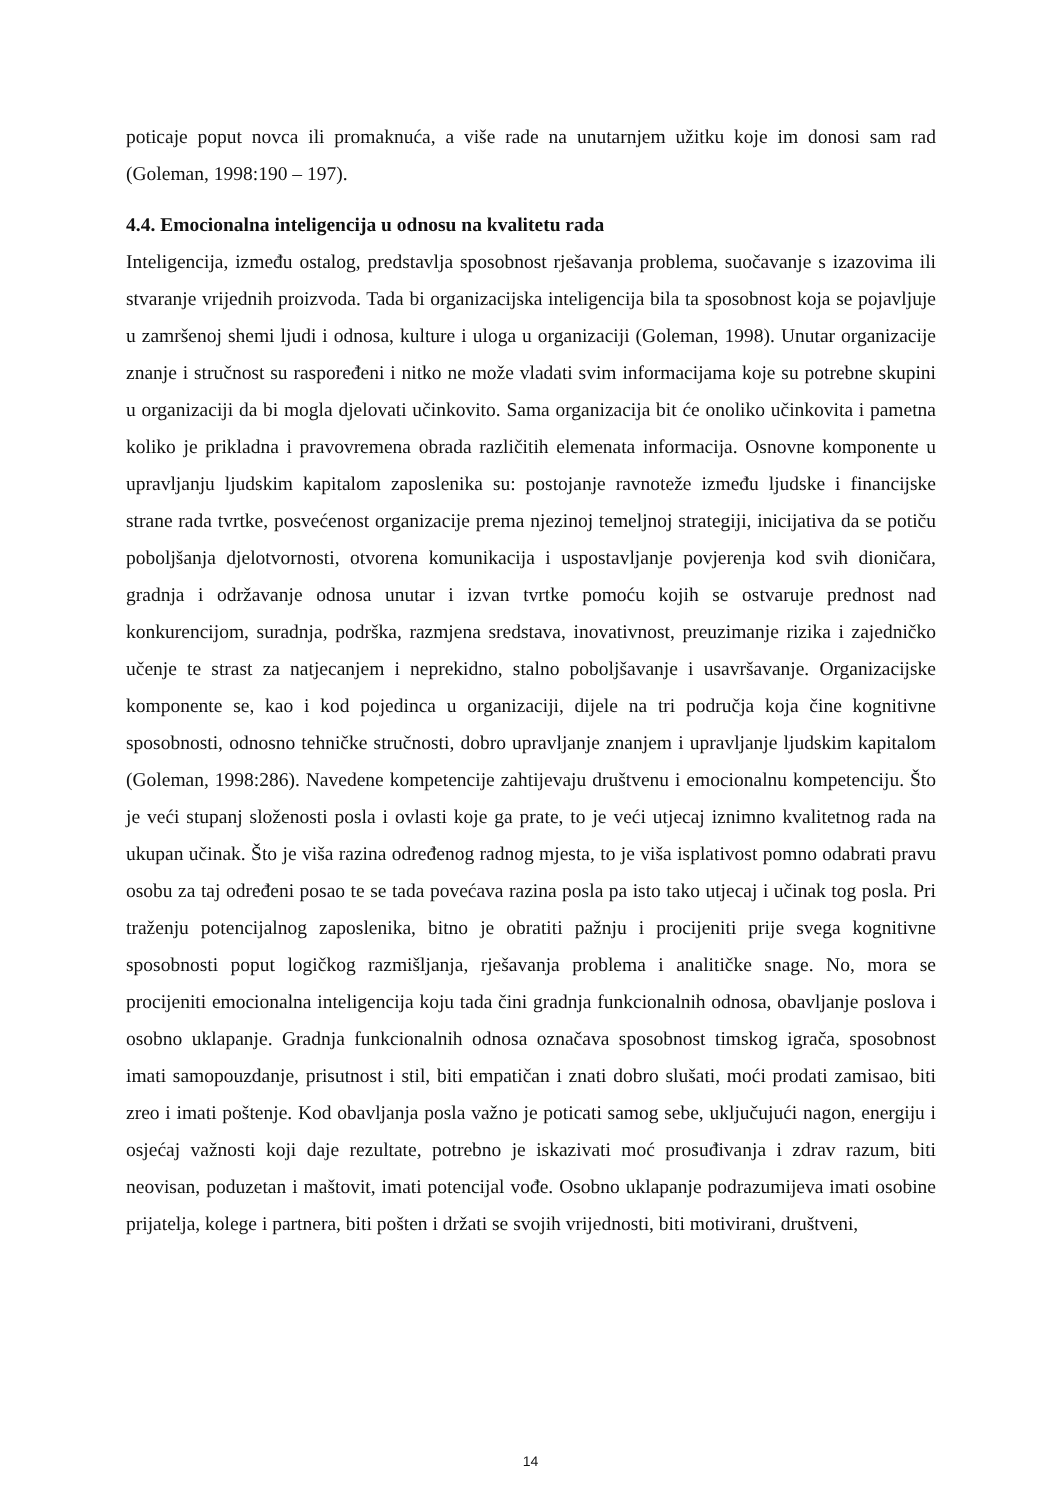poticaje poput novca ili promaknuća, a više rade na unutarnjem užitku koje im donosi sam rad (Goleman, 1998:190 – 197).
4.4. Emocionalna inteligencija u odnosu na kvalitetu rada
Inteligencija, između ostalog, predstavlja sposobnost rješavanja problema, suočavanje s izazovima ili stvaranje vrijednih proizvoda. Tada bi organizacijska inteligencija bila ta sposobnost koja se pojavljuje u zamršenoj shemi ljudi i odnosa, kulture i uloga u organizaciji (Goleman, 1998). Unutar organizacije znanje i stručnost su raspoređeni i nitko ne može vladati svim informacijama koje su potrebne skupini u organizaciji da bi mogla djelovati učinkovito. Sama organizacija bit će onoliko učinkovita i pametna koliko je prikladna i pravovremena obrada različitih elemenata informacija. Osnovne komponente u upravljanju ljudskim kapitalom zaposlenika su: postojanje ravnoteže između ljudske i financijske strane rada tvrtke, posvećenost organizacije prema njezinoj temeljnoj strategiji, inicijativa da se potiču poboljšanja djelotvornosti, otvorena komunikacija i uspostavljanje povjerenja kod svih dioničara, gradnja i održavanje odnosa unutar i izvan tvrtke pomoću kojih se ostvaruje prednost nad konkurencijom, suradnja, podrška, razmjena sredstava, inovativnost, preuzimanje rizika i zajedničko učenje te strast za natjecanjem i neprekidno, stalno poboljšavanje i usavršavanje. Organizacijske komponente se, kao i kod pojedinca u organizaciji, dijele na tri područja koja čine kognitivne sposobnosti, odnosno tehničke stručnosti, dobro upravljanje znanjem i upravljanje ljudskim kapitalom (Goleman, 1998:286). Navedene kompetencije zahtijevaju društvenu i emocionalnu kompetenciju. Što je veći stupanj složenosti posla i ovlasti koje ga prate, to je veći utjecaj iznimno kvalitetnog rada na ukupan učinak. Što je viša razina određenog radnog mjesta, to je viša isplativost pomno odabrati pravu osobu za taj određeni posao te se tada povećava razina posla pa isto tako utjecaj i učinak tog posla. Pri traženju potencijalnog zaposlenika, bitno je obratiti pažnju i procijeniti prije svega kognitivne sposobnosti poput logičkog razmišljanja, rješavanja problema i analitičke snage. No, mora se procijeniti emocionalna inteligencija koju tada čini gradnja funkcionalnih odnosa, obavljanje poslova i osobno uklapanje. Gradnja funkcionalnih odnosa označava sposobnost timskog igrača, sposobnost imati samopouzdanje, prisutnost i stil, biti empatičan i znati dobro slušati, moći prodati zamisao, biti zreo i imati poštenje. Kod obavljanja posla važno je poticati samog sebe, uključujući nagon, energiju i osjećaj važnosti koji daje rezultate, potrebno je iskazivati moć prosuđivanja i zdrav razum, biti neovisan, poduzetan i maštovit, imati potencijal vođe. Osobno uklapanje podrazumijeva imati osobine prijatelja, kolege i partnera, biti pošten i držati se svojih vrijednosti, biti motivirani, društveni,
14